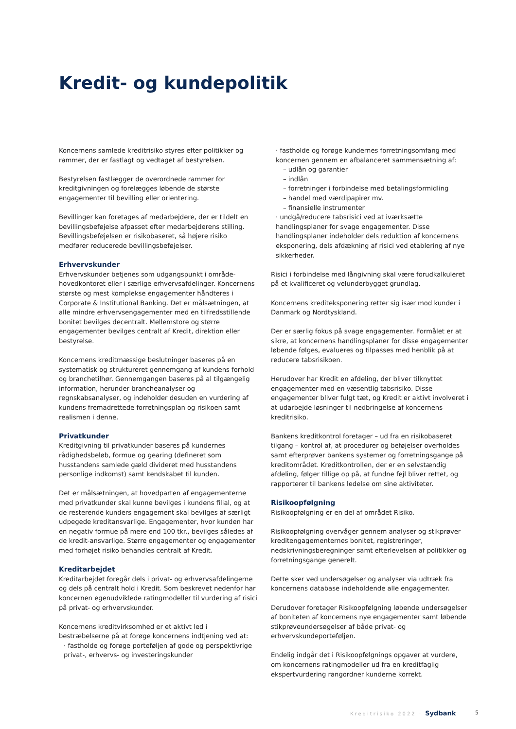Kredit- og kundepolitik
Koncernens samlede kreditrisiko styres efter politikker og rammer, der er fastlagt og vedtaget af bestyrelsen.
Bestyrelsen fastlægger de overordnede rammer for kreditgivningen og forelægges løbende de største engagementer til bevilling eller orientering.
Bevillinger kan foretages af medarbejdere, der er tildelt en bevillingsbeføjelse afpasset efter medarbejderens stilling. Bevillingsbeføjelsen er risikobaseret, så højere risiko medfører reducerede bevillingsbeføjelser.
Erhvervskunder
Erhvervskunder betjenes som udgangspunkt i område-hovedkontoret eller i særlige erhvervsafdelinger. Koncernens største og mest komplekse engagementer håndteres i Corporate & Institutional Banking. Det er målsætningen, at alle mindre erhvervsengagementer med en tilfredsstillende bonitet bevilges decentralt. Mellemstore og større engagementer bevilges centralt af Kredit, direktion eller bestyrelse.
Koncernens kreditmæssige beslutninger baseres på en systematisk og struktureret gennemgang af kundens forhold og branchetilhør. Gennemgangen baseres på al tilgængelig information, herunder brancheanalyser og regnskabsanalyser, og indeholder desuden en vurdering af kundens fremadrettede forretningsplan og risikoen samt realismen i denne.
Privatkunder
Kreditgivning til privatkunder baseres på kundernes rådighedsbeløb, formue og gearing (defineret som husstandens samlede gæld divideret med husstandens personlige indkomst) samt kendskabet til kunden.
Det er målsætningen, at hovedparten af engagementerne med privatkunder skal kunne bevilges i kundens filial, og at de resterende kunders engagement skal bevilges af særligt udpegede kreditansvarlige. Engagementer, hvor kunden har en negativ formue på mere end 100 tkr., bevilges således af de kredit-ansvarlige. Større engagementer og engagementer med forhøjet risiko behandles centralt af Kredit.
Kreditarbejdet
Kreditarbejdet foregår dels i privat- og erhvervsafdelingerne og dels på centralt hold i Kredit. Som beskrevet nedenfor har koncernen egenudviklede ratingmodeller til vurdering af risici på privat- og erhvervskunder.
Koncernens kreditvirksomhed er et aktivt led i bestræbelserne på at forøge koncernens indtjening ved at:
· fastholde og forøge porteføljen af gode og perspektivrige privat-, erhvervs- og investeringskunder
· fastholde og forøge kundernes forretningsomfang med koncernen gennem en afbalanceret sammensætning af:
– udlån og garantier
– indlån
– forretninger i forbindelse med betalingsformidling
– handel med værdipapirer mv.
– finansielle instrumenter
· undgå/reducere tabsrisici ved at iværksætte handlingsplaner for svage engagementer. Disse handlingsplaner indeholder dels reduktion af koncernens eksponering, dels afdækning af risici ved etablering af nye sikkerheder.
Risici i forbindelse med långivning skal være forudkalkuleret på et kvalificeret og velunderbygget grundlag.
Koncernens krediteksponering retter sig især mod kunder i Danmark og Nordtyskland.
Der er særlig fokus på svage engagementer. Formålet er at sikre, at koncernens handlingsplaner for disse engagementer løbende følges, evalueres og tilpasses med henblik på at reducere tabsrisikoen.
Herudover har Kredit en afdeling, der bliver tilknyttet engagementer med en væsentlig tabsrisiko. Disse engagementer bliver fulgt tæt, og Kredit er aktivt involveret i at udarbejde løsninger til nedbringelse af koncernens kreditrisiko.
Bankens kreditkontrol foretager – ud fra en risikobaseret tilgang – kontrol af, at procedurer og beføjelser overholdes samt efterprøver bankens systemer og forretningsgange på kreditområdet. Kreditkontrollen, der er en selvstændig afdeling, følger tillige op på, at fundne fejl bliver rettet, og rapporterer til bankens ledelse om sine aktiviteter.
Risikoopfølgning
Risikoopfølgning er en del af området Risiko.
Risikoopfølgning overvåger gennem analyser og stikprøver kreditengagementernes bonitet, registreringer, nedskrivningsberegninger samt efterlevelsen af politikker og forretningsgange generelt.
Dette sker ved undersøgelser og analyser via udtræk fra koncernens database indeholdende alle engagementer.
Derudover foretager Risikoopfølgning løbende undersøgelser af boniteten af koncernens nye engagementer samt løbende stikprøveundersøgelser af både privat- og erhvervskundeporteføljen.
Endelig indgår det i Risikoopfølgnings opgaver at vurdere, om koncernens ratingmodeller ud fra en kreditfaglig ekspertvurdering rangordner kunderne korrekt.
Kreditrisiko 2022 · Sydbank 5